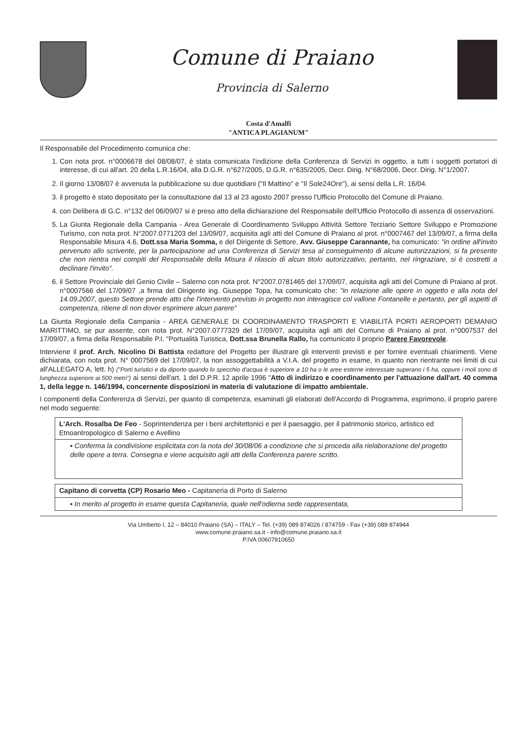Comune di Praiano
Provincia di Salerno
Costa d'Amalfi
"ANTICA PLAGIANUM"
Il Responsabile del Procedimento comunica che:
1. Con nota prot. n°0006678 del 08/08/07, è stata comunicata l'indizione della Conferenza di Servizi in oggetto, a tutti i soggetti portatori di interesse, di cui all'art. 20 della L.R.16/04, alla D.G.R. n°627/2005, D.G.R. n°635/2005, Decr. Dirig. N°68/2006, Decr. Dirig. N°1/2007.
2. Il giorno 13/08/07 è avvenuta la pubblicazione su due quotidiani ("Il Mattino" e "Il Sole24Ore"), ai sensi della L.R. 16/04.
3. il progetto è stato depositato per la consultazione dal 13 al 23 agosto 2007 presso l'Ufficio Protocollo del Comune di Praiano.
4. con Delibera di G.C. n°132 del 06/09/07 si è preso atto della dichiarazione del Responsabile dell'Ufficio Protocollo di assenza di osservazioni.
5. La Giunta Regionale della Campania - Area Generale di Coordinamento Sviluppo Attività Settore Terziario Settore Sviluppo e Promozione Turismo, con nota prot. N°2007.0771203 del 13/09/07, acquisita agli atti del Comune di Praiano al prot. n°0007467 del 13/09/07, a firma della Responsabile Misura 4.6, Dott.ssa Maria Somma, e del Dirigente di Settore, Avv. Giuseppe Carannante, ha comunicato: "in ordine all'invito pervenuto allo scrivente, per la partecipazione ad una Conferenza di Servizi tesa al conseguimento di alcune autorizzazioni, si fa presente che non rientra nei compiti del Responsabile della Misura il rilascio di alcun titolo autorizzativo, pertanto, nel ringraziare, si è costretti a declinare l'invito".
6. il Settore Provinciale del Genio Civile – Salerno con nota prot. N°2007.0781465 del 17/09/07, acquisita agli atti del Comune di Praiano al prot. n°0007566 del 17/09/07 ,a firma del Dirigente ing. Giuseppe Topa, ha comunicato che: "in relazione alle opere in oggetto e alla nota del 14.09.2007, questo Settore prende atto che l'intervento previsto in progetto non interagisce col vallone Fontanelle e pertanto, per gli aspetti di competenza, ritiene di non dover esprimere alcun parere"
La Giunta Regionale della Campania - AREA GENERALE DI COORDINAMENTO TRASPORTI E VIABILITÀ PORTI AEROPORTI DEMANIO MARITTIMO, se pur assente, con nota prot. N°2007.0777329 del 17/09/07, acquisita agli atti del Comune di Praiano al prot. n°0007537 del 17/09/07, a firma della Responsabile P.I. "Portualità Turistica, Dott.ssa Brunella Rallo, ha comunicato il proprio Parere Favorevole.
Interviene il prof. Arch. Nicolino Di Battista redattore del Progetto per illustrare gli interventi previsti e per fornire eventuali chiarimenti. Viene dichiarata, con nota prot. N° 0007569 del 17/09/07, la non assoggettabilità a V.I.A. del progetto in esame, in quanto non rientrante nei limiti di cui all'ALLEGATO A, lett. h) ("Porti turistici e da diporto quando lo specchio d'acqua è superiore a 10 ha o le aree esterne interessate superano i 5 ha, oppure i moli sono di lunghezza superiore ai 500 metri") ai sensi dell'art. 1 del D.P.R. 12 aprile 1996 "Atto di indirizzo e coordinamento per l'attuazione dall'art. 40 comma 1, della legge n. 146/1994, concernente disposizioni in materia di valutazione di impatto ambientale.
I componenti della Conferenza di Servizi, per quanto di competenza, esaminati gli elaborati dell'Accordo di Programma, esprimono, il proprio parere nel modo seguente:
| L'Arch. Rosalba De Feo - Soprintendenza per i beni architettonici e per il paesaggio, per il patrimonio storico, artistico ed Etnoantropologico di Salerno e Avellino |
| ▪ Conferma la condivisione esplicitata con la nota del 30/08/06 a condizione che si proceda alla rielaborazione del progetto delle opere a terra. Consegna e viene acquisito agli atti della Conferenza parere scritto. |
| Capitano di corvetta (CP) Rosario Meo - Capitaneria di Porto di Salerno |
| ▪ In merito al progetto in esame questa Capitaneria, quale nell'odierna sede rappresentata, |
Via Umberto I, 12 – 84010 Praiano (SA) – ITALY – Tel. (+39) 089 874026 / 874759 - Fax (+39) 089 874944
www.comune.praiano.sa.it - info@comune.praiano.sa.it
P.IVA 00607910650